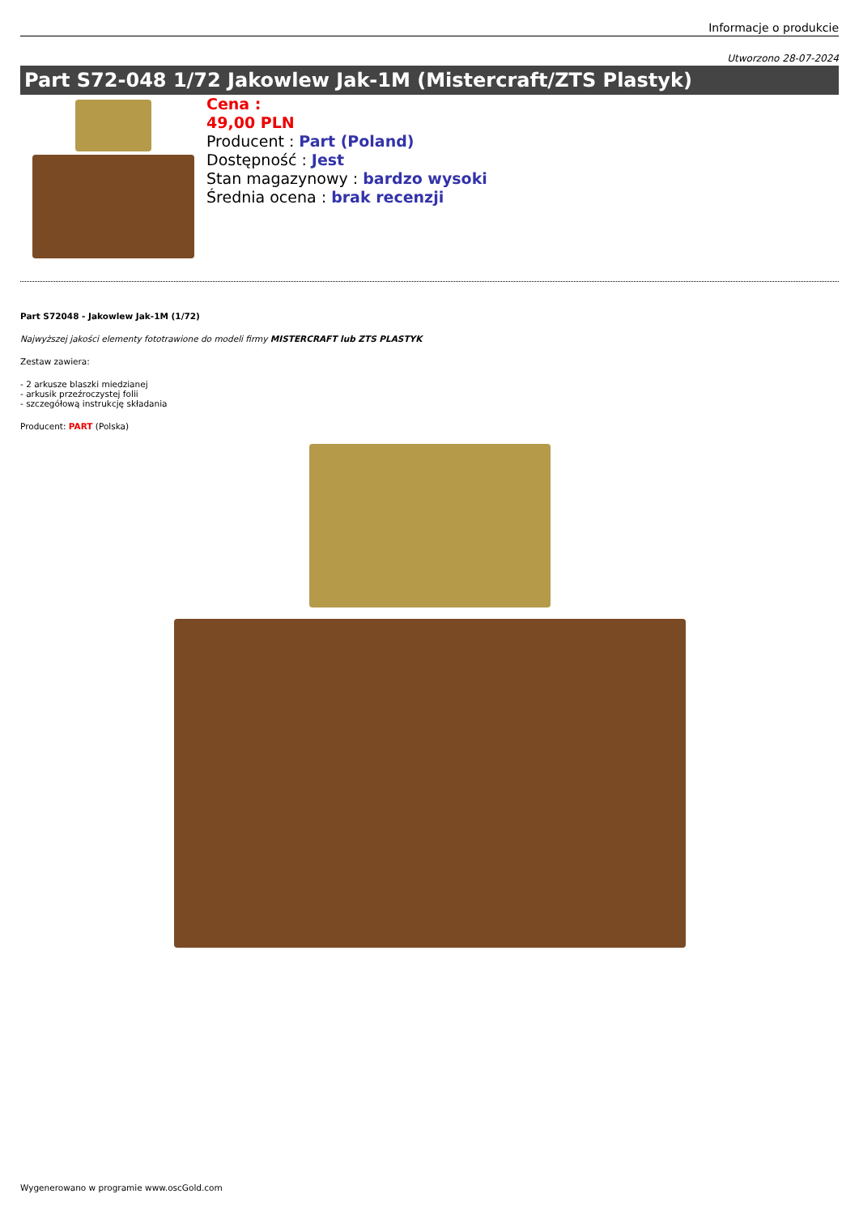Informacje o produkcie
Utworzono 28-07-2024
Part S72-048 1/72 Jakowlew Jak-1M (Mistercraft/ZTS Plastyk)
Cena :
49,00 PLN
Producent : Part (Poland)
Dostępność : Jest
Stan magazynowy : bardzo wysoki
Średnia ocena : brak recenzji
Part S72048 - Jakowlew Jak-1M (1/72)
Najwyższej jakości elementy fototrawione do modeli firmy MISTERCRAFT lub ZTS PLASTYK
Zestaw zawiera:
- 2 arkusze blaszki miedzianej
- arkusik przeźroczystej folii
- szczegółową instrukcję składania
Producent: PART (Polska)
Wygenerowano w programie www.oscGold.com